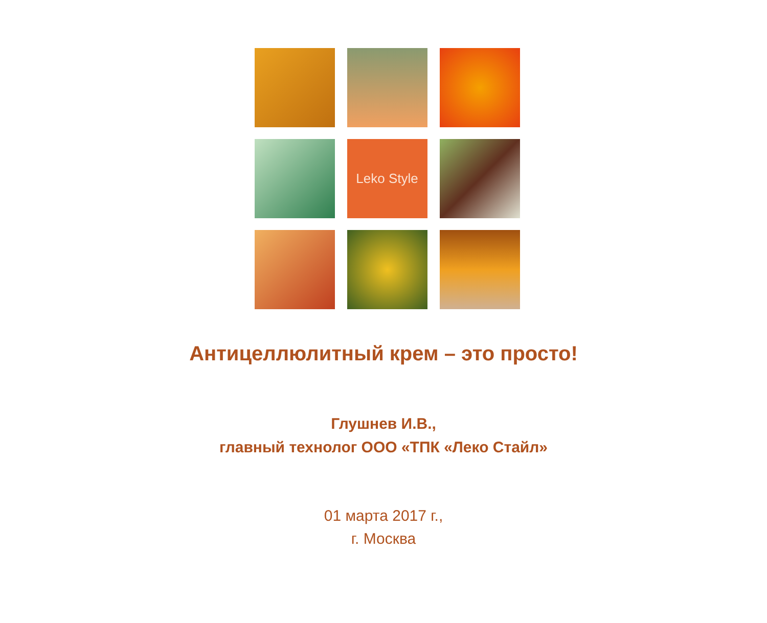Leko Style
Антицеллюлитный крем – это просто!
Глушнев И.В.,
главный технолог ООО «ТПК «Леко Стайл»
01 марта 2017 г.,
г. Москва